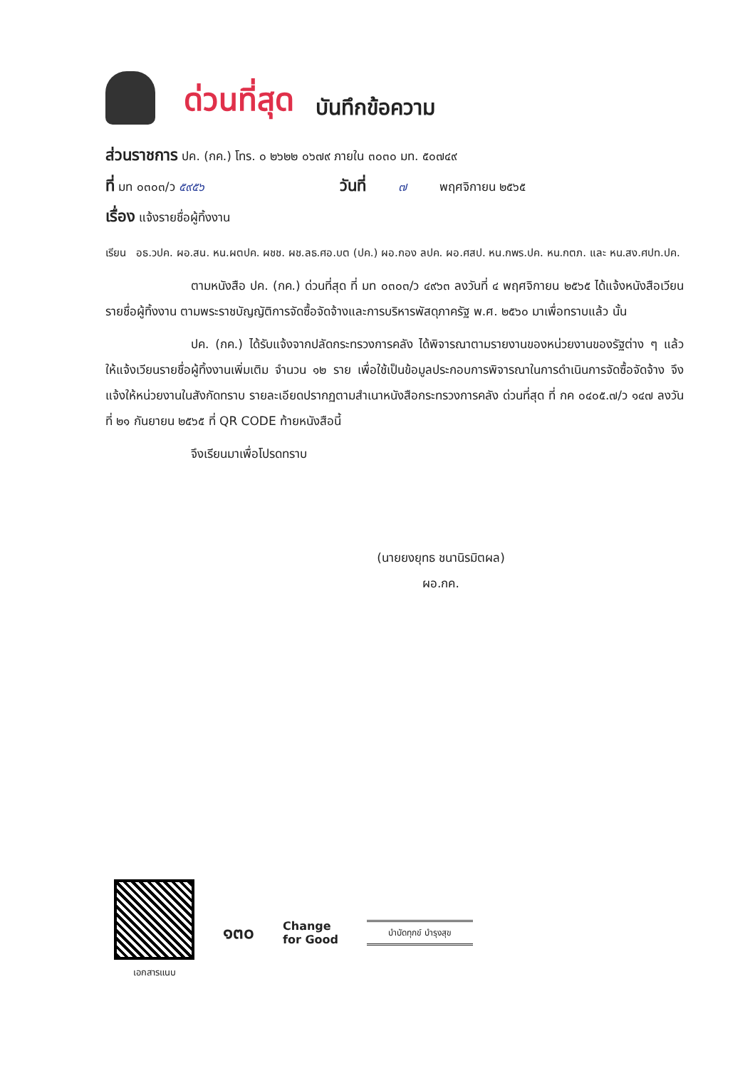ด่วนที่สุด บันทึกข้อความ
ส่วนราชการ ปค. (กค.) โทร. ๐ ๒๖๒๒ ๐๖๗๙ ภายใน ๓๐๓๐ มท. ๕๐๗๔๙
ที่ มท ๐๓๐๓/ว ๕๙๕๖ วันที่ ๗ พฤศจิกายน ๒๕๖๕
เรื่อง แจ้งรายชื่อผู้ทิ้งงาน
เรียน อธ.วปค. ผอ.สน. หน.ผตปค. ผชช. ผช.ลธ.ศอ.บต (ปค.) ผอ.กอง ลปค. ผอ.ศสป. หน.กพร.ปค. หน.กตภ. และ หน.สง.ศปท.ปค.
ตามหนังสือ ปค. (กค.) ด่วนที่สุด ที่ มท ๐๓๐๓/ว ๔๙๖๓ ลงวันที่ ๔ พฤศจิกายน ๒๕๖๕ ได้แจ้งหนังสือเวียนรายชื่อผู้ทิ้งงาน ตามพระราชบัญญัติการจัดซื้อจัดจ้างและการบริหารพัสดุภาครัฐ พ.ศ. ๒๕๖๐ มาเพื่อทราบแล้ว นั้น
ปค. (กค.) ได้รับแจ้งจากปลัดกระทรวงการคลัง ได้พิจารณาตามรายงานของหน่วยงานของรัฐต่าง ๆ แล้ว ให้แจ้งเวียนรายชื่อผู้ทิ้งงานเพิ่มเติม จำนวน ๑๒ ราย เพื่อใช้เป็นข้อมูลประกอบการพิจารณาในการดำเนินการจัดซื้อจัดจ้าง จึงแจ้งให้หน่วยงานในสังกัดทราบ รายละเอียดปรากฏตามสำเนาหนังสือกระทรวงการคลัง ด่วนที่สุด ที่ กค ๐๔๐๕.๗/ว ๑๔๗ ลงวันที่ ๒๑ กันยายน ๒๕๖๕ ที่ QR CODE ท้ายหนังสือนี้
จึงเรียนมาเพื่อโปรดทราบ
(นายยงยุทธ ชนานิรมิตผล)
ผอ.กค.
เอกสารแนบ
๑๓๐
Change
for Good
บำบัดทุกข์ บำรุงสุข